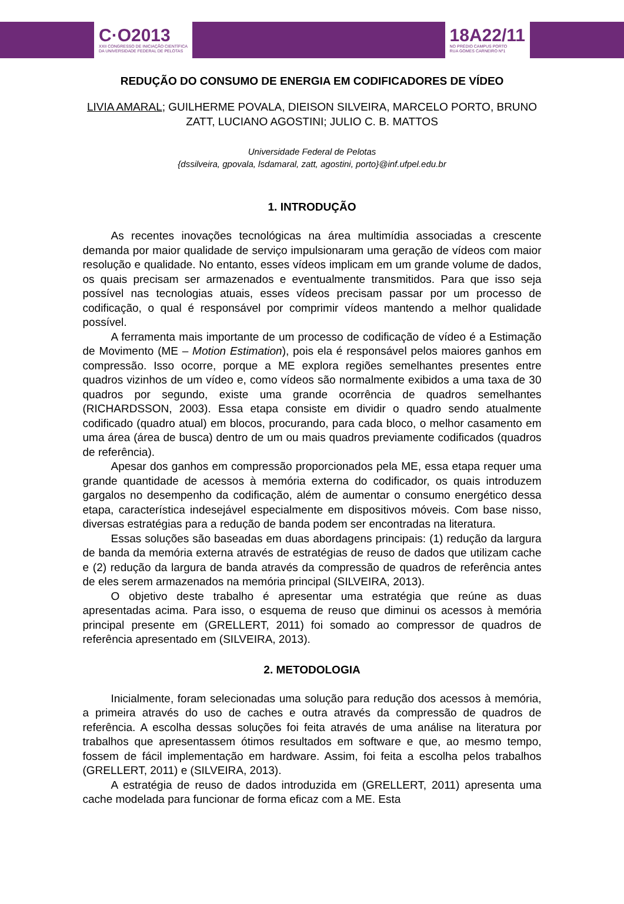C·O2013
XXII CONGRESSO DE INICIAÇÃO CIENTÍFICA
DA UNIVERSIDADE FEDERAL DE PELOTAS
18A22/11
NO PRÉDIO CAMPUS PORTO
RUA GOMES CARNEIRO Nº1
REDUÇÃO DO CONSUMO DE ENERGIA EM CODIFICADORES DE VÍDEO
LIVIA AMARAL; GUILHERME POVALA, DIEISON SILVEIRA, MARCELO PORTO, BRUNO ZATT, LUCIANO AGOSTINI; JULIO C. B. MATTOS
Universidade Federal de Pelotas
{dssilveira, gpovala, lsdamaral, zatt, agostini, porto}@inf.ufpel.edu.br
1. INTRODUÇÃO
As recentes inovações tecnológicas na área multimídia associadas a crescente demanda por maior qualidade de serviço impulsionaram uma geração de vídeos com maior resolução e qualidade. No entanto, esses vídeos implicam em um grande volume de dados, os quais precisam ser armazenados e eventualmente transmitidos. Para que isso seja possível nas tecnologias atuais, esses vídeos precisam passar por um processo de codificação, o qual é responsável por comprimir vídeos mantendo a melhor qualidade possível.
A ferramenta mais importante de um processo de codificação de vídeo é a Estimação de Movimento (ME – Motion Estimation), pois ela é responsável pelos maiores ganhos em compressão. Isso ocorre, porque a ME explora regiões semelhantes presentes entre quadros vizinhos de um vídeo e, como vídeos são normalmente exibidos a uma taxa de 30 quadros por segundo, existe uma grande ocorrência de quadros semelhantes (RICHARDSSON, 2003). Essa etapa consiste em dividir o quadro sendo atualmente codificado (quadro atual) em blocos, procurando, para cada bloco, o melhor casamento em uma área (área de busca) dentro de um ou mais quadros previamente codificados (quadros de referência).
Apesar dos ganhos em compressão proporcionados pela ME, essa etapa requer uma grande quantidade de acessos à memória externa do codificador, os quais introduzem gargalos no desempenho da codificação, além de aumentar o consumo energético dessa etapa, característica indesejável especialmente em dispositivos móveis. Com base nisso, diversas estratégias para a redução de banda podem ser encontradas na literatura.
Essas soluções são baseadas em duas abordagens principais: (1) redução da largura de banda da memória externa através de estratégias de reuso de dados que utilizam cache e (2) redução da largura de banda através da compressão de quadros de referência antes de eles serem armazenados na memória principal (SILVEIRA, 2013).
O objetivo deste trabalho é apresentar uma estratégia que reúne as duas apresentadas acima. Para isso, o esquema de reuso que diminui os acessos à memória principal presente em (GRELLERT, 2011) foi somado ao compressor de quadros de referência apresentado em (SILVEIRA, 2013).
2. METODOLOGIA
Inicialmente, foram selecionadas uma solução para redução dos acessos à memória, a primeira através do uso de caches e outra através da compressão de quadros de referência. A escolha dessas soluções foi feita através de uma análise na literatura por trabalhos que apresentassem ótimos resultados em software e que, ao mesmo tempo, fossem de fácil implementação em hardware. Assim, foi feita a escolha pelos trabalhos (GRELLERT, 2011) e (SILVEIRA, 2013).
A estratégia de reuso de dados introduzida em (GRELLERT, 2011) apresenta uma cache modelada para funcionar de forma eficaz com a ME. Esta